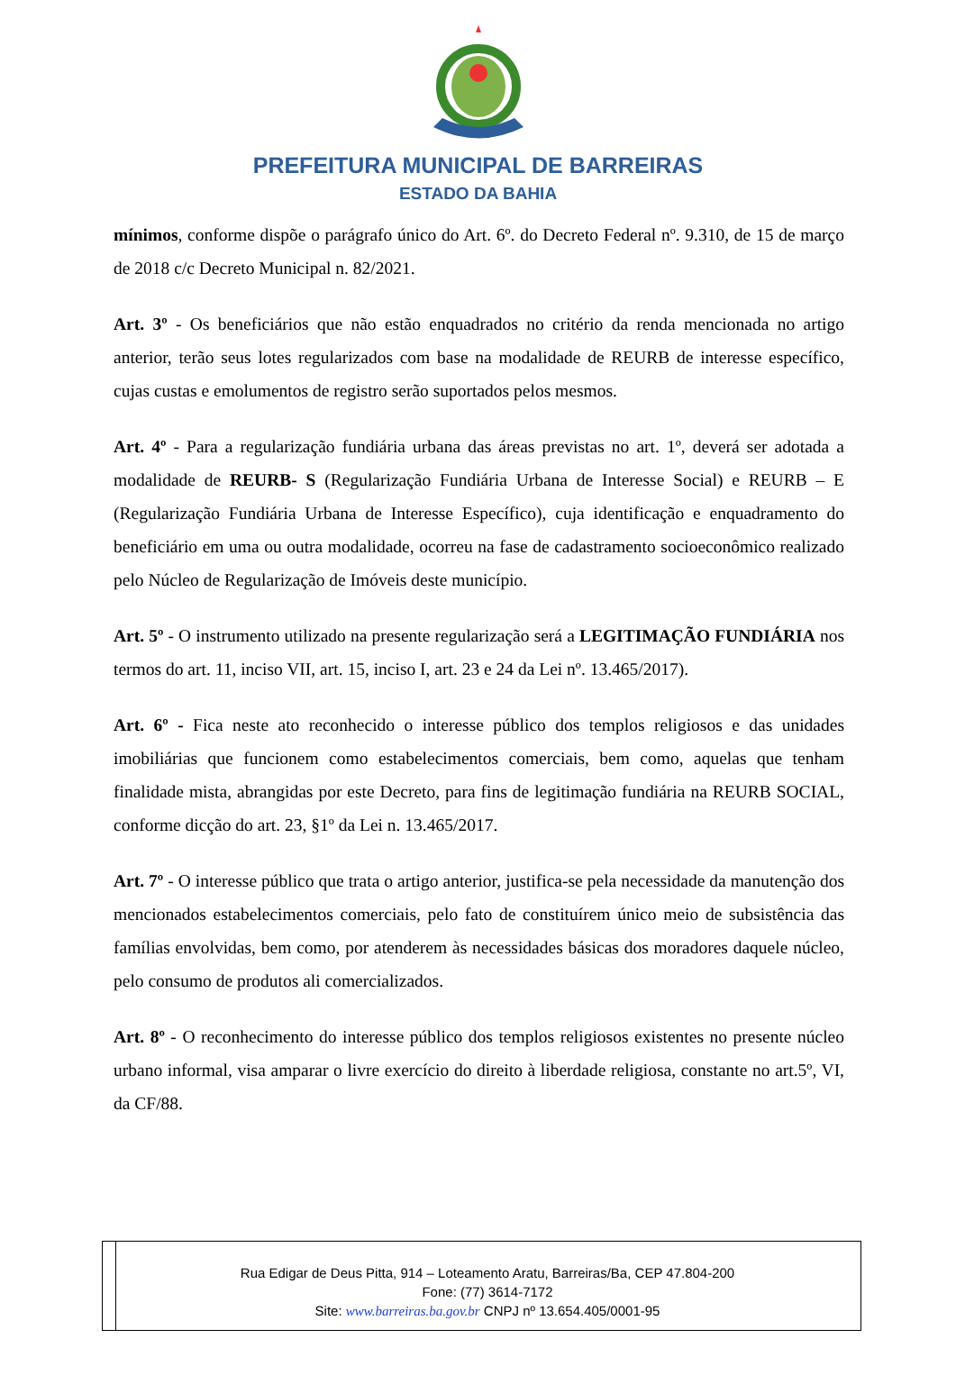PREFEITURA MUNICIPAL DE BARREIRAS
ESTADO DA BAHIA
mínimos, conforme dispõe o parágrafo único do Art. 6º. do Decreto Federal nº. 9.310, de 15 de março de 2018 c/c Decreto Municipal n. 82/2021.
Art. 3º - Os beneficiários que não estão enquadrados no critério da renda mencionada no artigo anterior, terão seus lotes regularizados com base na modalidade de REURB de interesse específico, cujas custas e emolumentos de registro serão suportados pelos mesmos.
Art. 4º - Para a regularização fundiária urbana das áreas previstas no art. 1º, deverá ser adotada a modalidade de REURB- S (Regularização Fundiária Urbana de Interesse Social) e REURB – E (Regularização Fundiária Urbana de Interesse Específico), cuja identificação e enquadramento do beneficiário em uma ou outra modalidade, ocorreu na fase de cadastramento socioeconômico realizado pelo Núcleo de Regularização de Imóveis deste município.
Art. 5º - O instrumento utilizado na presente regularização será a LEGITIMAÇÃO FUNDIÁRIA nos termos do art. 11, inciso VII, art. 15, inciso I, art. 23 e 24 da Lei nº. 13.465/2017).
Art. 6º - Fica neste ato reconhecido o interesse público dos templos religiosos e das unidades imobiliárias que funcionem como estabelecimentos comerciais, bem como, aquelas que tenham finalidade mista, abrangidas por este Decreto, para fins de legitimação fundiária na REURB SOCIAL, conforme dicção do art. 23, §1º da Lei n. 13.465/2017.
Art. 7º - O interesse público que trata o artigo anterior, justifica-se pela necessidade da manutenção dos mencionados estabelecimentos comerciais, pelo fato de constituírem único meio de subsistência das famílias envolvidas, bem como, por atenderem às necessidades básicas dos moradores daquele núcleo, pelo consumo de produtos ali comercializados.
Art. 8º - O reconhecimento do interesse público dos templos religiosos existentes no presente núcleo urbano informal, visa amparar o livre exercício do direito à liberdade religiosa, constante no art.5º, VI, da CF/88.
Rua Edigar de Deus Pitta, 914 – Loteamento Aratu, Barreiras/Ba, CEP 47.804-200
Fone: (77) 3614-7172
Site: www.barreiras.ba.gov.br CNPJ nº 13.654.405/0001-95